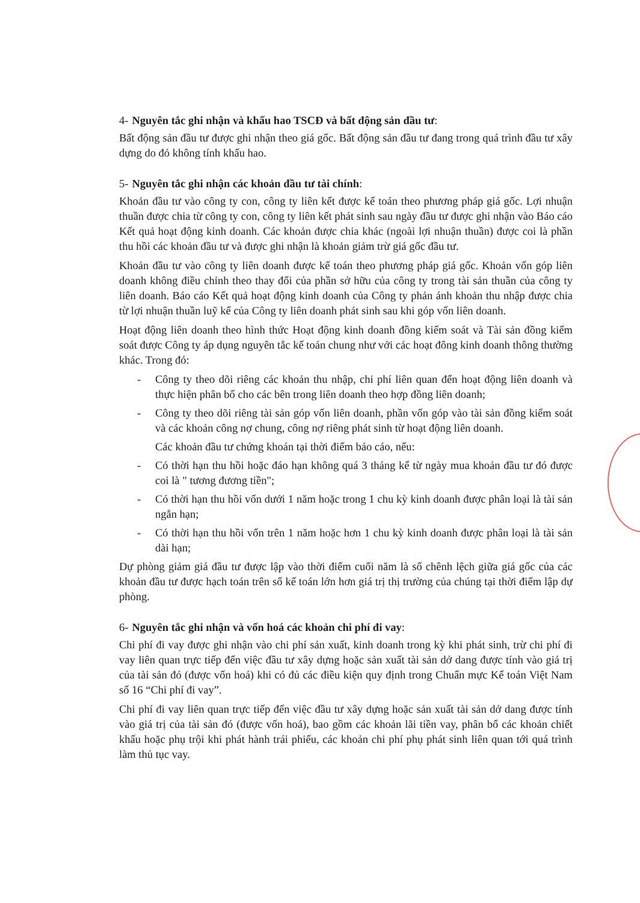4- Nguyên tắc ghi nhận và khấu hao TSCĐ và bất động sản đầu tư:
Bất động sản đầu tư được ghi nhận theo giá gốc. Bất động sản đầu tư đang trong quá trình đầu tư xây dựng do đó không tính khấu hao.
5- Nguyên tắc ghi nhận các khoản đầu tư tài chính:
Khoản đầu tư vào công ty con, công ty liên kết được kế toán theo phương pháp giá gốc. Lợi nhuận thuần được chia từ công ty con, công ty liên kết phát sinh sau ngày đầu tư được ghi nhận vào Báo cáo Kết quả hoạt động kinh doanh. Các khoản được chia khác (ngoài lợi nhuận thuần) được coi là phần thu hồi các khoản đầu tư và được ghi nhận là khoản giảm trừ giá gốc đầu tư.
Khoản đầu tư vào công ty liên doanh được kế toán theo phương pháp giá gốc. Khoản vốn góp liên doanh không điều chỉnh theo thay đổi của phần sở hữu của công ty trong tài sản thuần của công ty liên doanh. Báo cáo Kết quả hoạt động kinh doanh của Công ty phản ánh khoản thu nhập được chia từ lợi nhuận thuần luỹ kế của Công ty liên doanh phát sinh sau khi góp vốn liên doanh.
Hoạt động liên doanh theo hình thức Hoạt động kinh doanh đồng kiểm soát và Tài sản đồng kiểm soát được Công ty áp dụng nguyên tắc kế toán chung như với các hoạt đông kinh doanh thông thường khác. Trong đó:
- Công ty theo dõi riêng các khoản thu nhập, chi phí liên quan đến hoạt động liên doanh và thực hiện phân bổ cho các bên trong liên doanh theo hợp đồng liên doanh;
- Công ty theo dõi riêng tài sản góp vốn liên doanh, phần vốn góp vào tài sản đồng kiểm soát và các khoản công nợ chung, công nợ riêng phát sinh từ hoạt động liên doanh.
Các khoản đầu tư chứng khoán tại thời điểm báo cáo, nếu:
- Có thời hạn thu hồi hoặc đáo hạn không quá 3 tháng kể từ ngày mua khoản đầu tư đó được coi là " tương đương tiền";
- Có thời hạn thu hồi vốn dưới 1 năm hoặc trong 1 chu kỳ kinh doanh được phân loại là tài sản ngắn hạn;
- Có thời hạn thu hồi vốn trên 1 năm hoặc hơn 1 chu kỳ kinh doanh được phân loại là tài sản dài hạn;
Dự phòng giảm giá đầu tư được lập vào thời điểm cuối năm là số chênh lệch giữa giá gốc của các khoản đầu tư được hạch toán trên sổ kế toán lớn hơn giá trị thị trường của chúng tại thời điểm lập dự phòng.
6- Nguyên tắc ghi nhận và vốn hoá các khoản chi phí đi vay:
Chi phí đi vay được ghi nhận vào chi phí sản xuất, kinh doanh trong kỳ khi phát sinh, trừ chi phí đi vay liên quan trực tiếp đến việc đầu tư xây dựng hoặc sản xuất tài sản dở dang được tính vào giá trị của tài sản đó (được vốn hoá) khi có đủ các điều kiện quy định trong Chuẩn mực Kế toán Việt Nam số 16 “Chi phí đi vay”.
Chi phí đi vay liên quan trực tiếp đến việc đầu tư xây dựng hoặc sản xuất tài sản dở dang được tính vào giá trị của tài sản đó (được vốn hoá), bao gồm các khoản lãi tiền vay, phân bổ các khoản chiết khấu hoặc phụ trội khi phát hành trái phiếu, các khoản chi phí phụ phát sinh liên quan tới quá trình làm thủ tục vay.